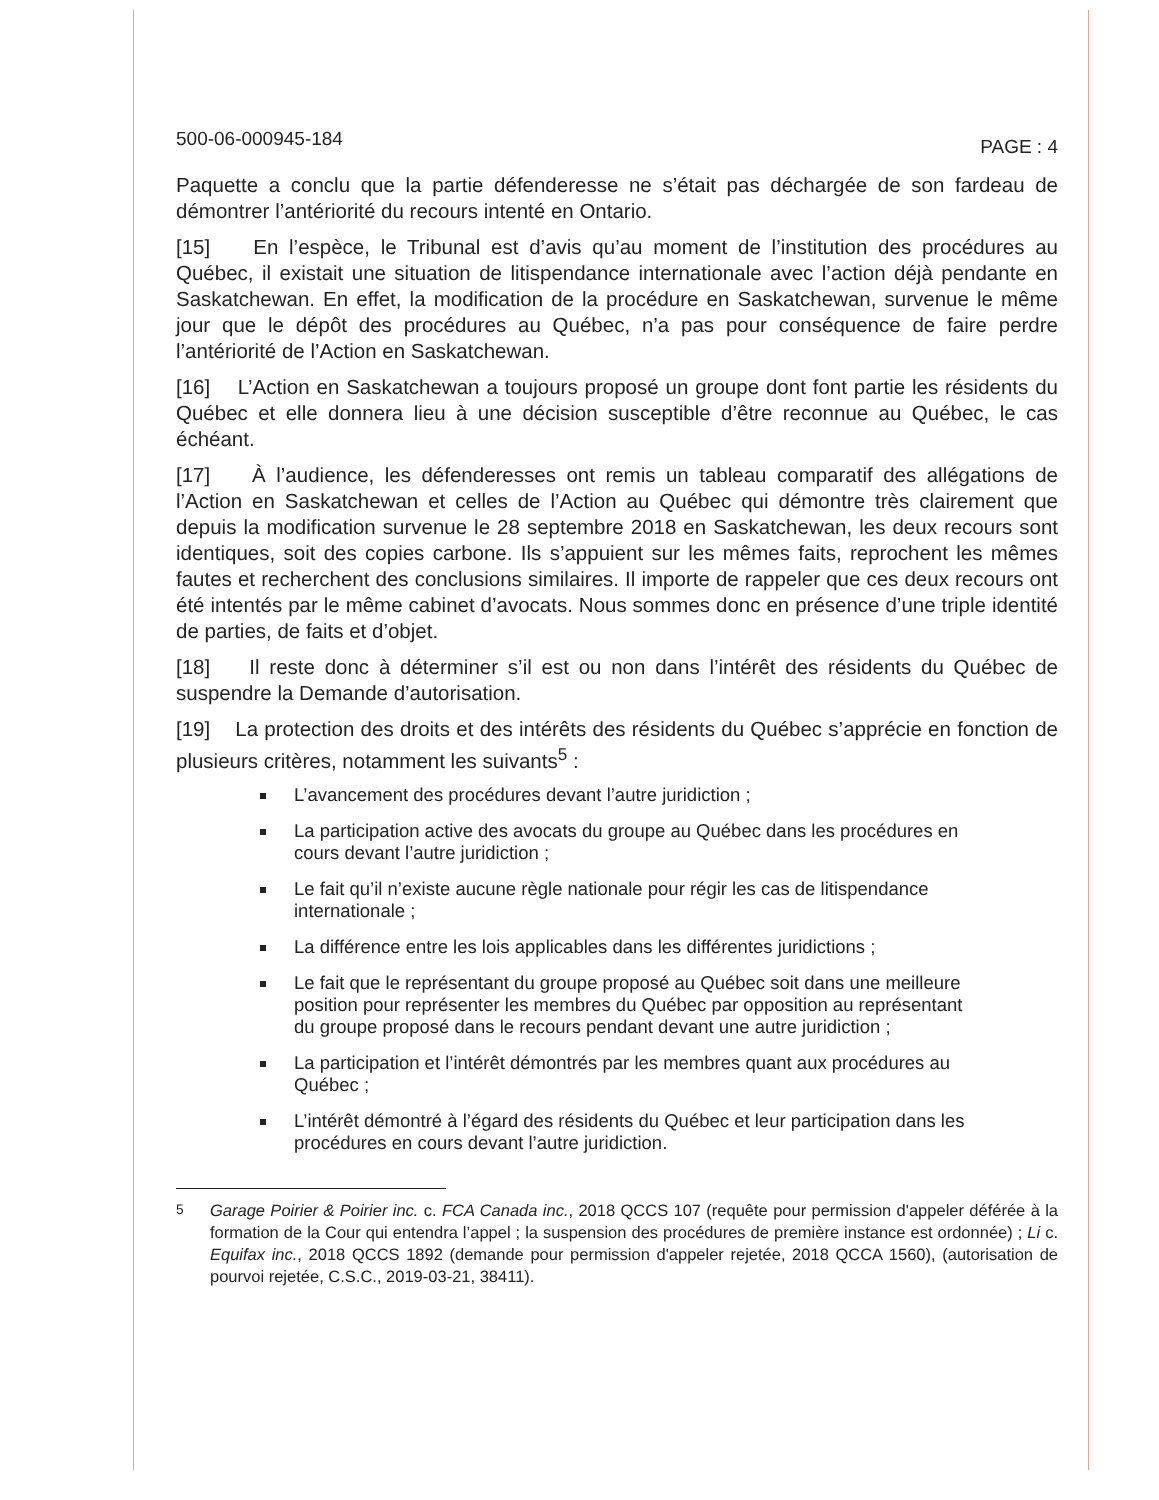500-06-000945-184 PAGE : 4
Paquette a conclu que la partie défenderesse ne s’était pas déchargée de son fardeau de démontrer l’antériorité du recours intenté en Ontario.
[15] En l’espèce, le Tribunal est d’avis qu’au moment de l’institution des procédures au Québec, il existait une situation de litispendance internationale avec l’action déjà pendante en Saskatchewan. En effet, la modification de la procédure en Saskatchewan, survenue le même jour que le dépôt des procédures au Québec, n’a pas pour conséquence de faire perdre l’antériorité de l’Action en Saskatchewan.
[16] L’Action en Saskatchewan a toujours proposé un groupe dont font partie les résidents du Québec et elle donnera lieu à une décision susceptible d’être reconnue au Québec, le cas échéant.
[17] À l’audience, les défenderesses ont remis un tableau comparatif des allégations de l’Action en Saskatchewan et celles de l’Action au Québec qui démontre très clairement que depuis la modification survenue le 28 septembre 2018 en Saskatchewan, les deux recours sont identiques, soit des copies carbone. Ils s’appuient sur les mêmes faits, reprochent les mêmes fautes et recherchent des conclusions similaires. Il importe de rappeler que ces deux recours ont été intentés par le même cabinet d’avocats. Nous sommes donc en présence d’une triple identité de parties, de faits et d’objet.
[18] Il reste donc à déterminer s’il est ou non dans l’intérêt des résidents du Québec de suspendre la Demande d’autorisation.
[19] La protection des droits et des intérêts des résidents du Québec s’apprécie en fonction de plusieurs critères, notamment les suivants<sup>5</sup> :
L’avancement des procédures devant l’autre juridiction ;
La participation active des avocats du groupe au Québec dans les procédures en cours devant l’autre juridiction ;
Le fait qu’il n’existe aucune règle nationale pour régir les cas de litispendance internationale ;
La différence entre les lois applicables dans les différentes juridictions ;
Le fait que le représentant du groupe proposé au Québec soit dans une meilleure position pour représenter les membres du Québec par opposition au représentant du groupe proposé dans le recours pendant devant une autre juridiction ;
La participation et l’intérêt démontrés par les membres quant aux procédures au Québec ;
L’intérêt démontré à l’égard des résidents du Québec et leur participation dans les procédures en cours devant l’autre juridiction.
<sup>5</sup> Garage Poirier & Poirier inc. c. FCA Canada inc., 2018 QCCS 107 (requête pour permission d'appeler déférée à la formation de la Cour qui entendra l’appel ; la suspension des procédures de première instance est ordonnée) ; Li c. Equifax inc., 2018 QCCS 1892 (demande pour permission d'appeler rejetée, 2018 QCCA 1560), (autorisation de pourvoi rejetée, C.S.C., 2019-03-21, 38411).